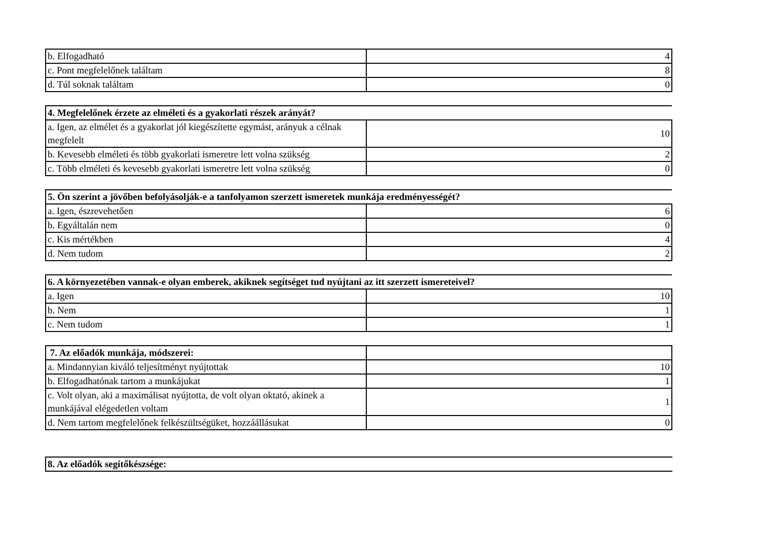| b. Elfogadható | 4 |
| c. Pont megfelelőnek találtam | 8 |
| d. Túl soknak találtam | 0 |
| 4. Megfelelőnek érzete az elméleti és a gyakorlati részek arányát? | |
| --- | --- |
| a. Igen, az elmélet és a gyakorlat jól kiegészítette egymást, arányuk a célnak megfelelt | 10 |
| b. Kevesebb elméleti és több gyakorlati ismeretre lett volna szükség | 2 |
| c. Több elméleti és kevesebb gyakorlati ismeretre lett volna szükség | 0 |
| 5. Ön szerint a jövőben befolyásolják-e a tanfolyamon szerzett ismeretek munkája eredményességét? | |
| --- | --- |
| a. Igen, észrevehetően | 6 |
| b. Egyáltalán nem | 0 |
| c. Kis mértékben | 4 |
| d. Nem tudom | 2 |
| 6. A környezetében vannak-e olyan emberek, akiknek segítséget tud nyújtani az itt szerzett ismereteivel? | |
| --- | --- |
| a. Igen | 10 |
| b. Nem | 1 |
| c. Nem tudom | 1 |
| 7. Az előadók munkája, módszerei: | |
| a. Mindannyian kiváló teljesítményt nyújtottak | 10 |
| b. Elfogadhatónak tartom a munkájukat | 1 |
| c. Volt olyan, aki a maximálisat nyújtotta, de volt olyan oktató, akinek a munkájával elégedetlen voltam | 1 |
| d. Nem tartom megfelelőnek felkészültségüket, hozzáállásukat | 0 |
| 8. Az előadók segítőkészsége: |
| --- |